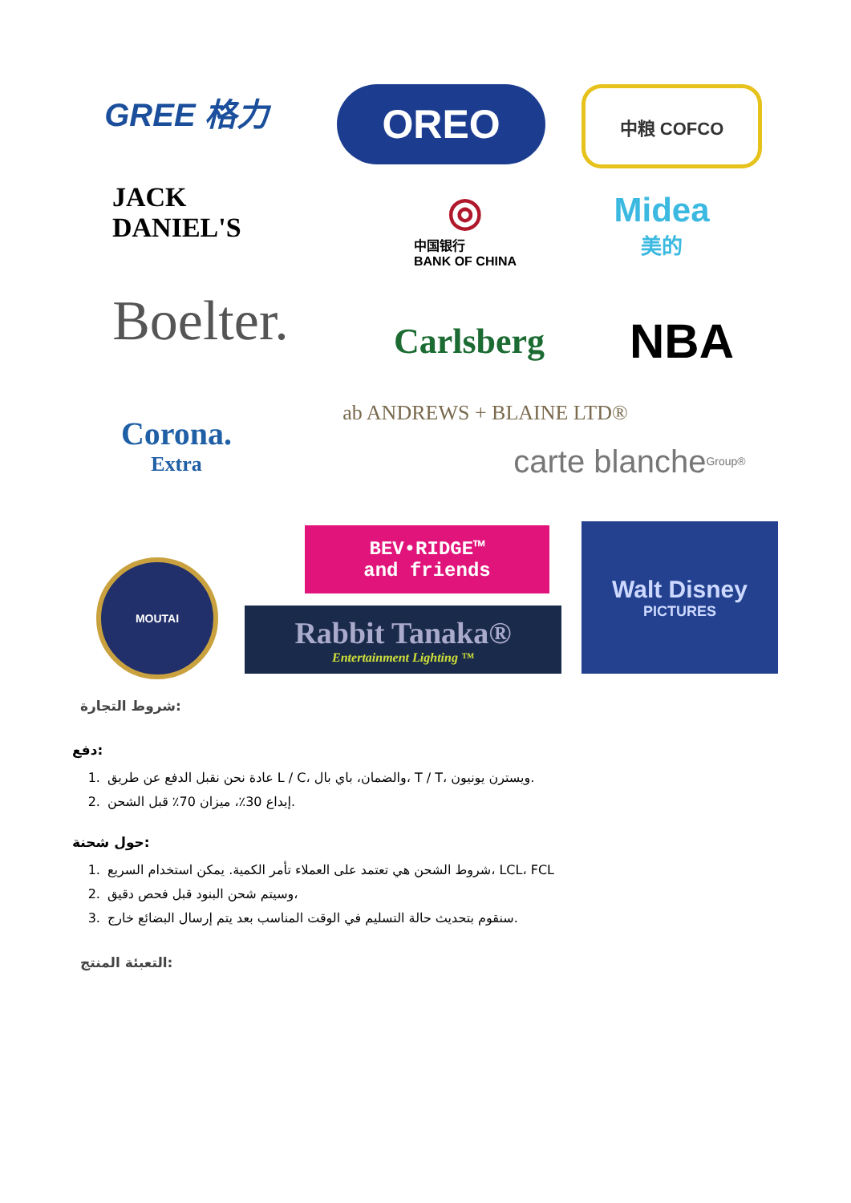GREE 格力 OREO 中粮 COFCO
JACK DANIEL'S
◎
中国银行
BANK OF CHINA
Midea
美的
Boelter.
Carlsberg
NBA
Corona.
Extra
ab ANDREWS + BLAINE LTD®
carte blanche Group®
MOUTAI
BEV•RIDGE™
and friends
Rabbit Tanaka®
Entertainment Lighting ™
Walt Disney
PICTURES
شروط التجارة:
دفع:
1. عادة نحن نقبل الدفع عن طريق L / C، والضمان، باي بال، T / T، ويسترن يونيون.
2. إيداع 30٪، ميزان 70٪ قبل الشحن.
حول شحنة:
1. شروط الشحن هي تعتمد على العملاء تأمر الكمية. يمكن استخدام السريع، LCL، FCL
2. وسيتم شحن البنود قبل فحص دقيق،
3. سنقوم بتحديث حالة التسليم في الوقت المناسب بعد يتم إرسال البضائع خارج.
التعبئة المنتج: